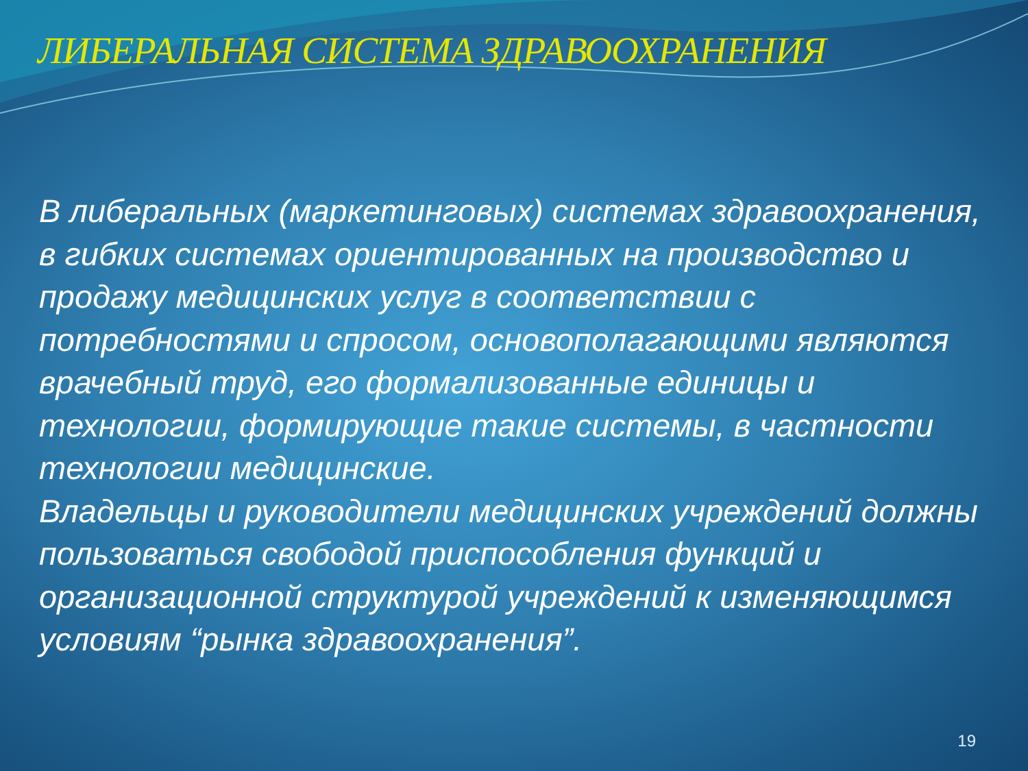ЛИБЕРАЛЬНАЯ СИСТЕМА ЗДРАВООХРАНЕНИЯ
В либеральных (маркетинговых) системах здравоохранения, в гибких системах ориентированных на производство и продажу медицинских услуг в соответствии с потребностями и спросом, основополагающими являются врачебный труд, его формализованные единицы и технологии, формирующие такие системы, в частности технологии медицинские.
Владельцы и руководители медицинских учреждений должны пользоваться свободой приспособления функций и организационной структурой учреждений к изменяющимся условиям “рынка здравоохранения”.
19